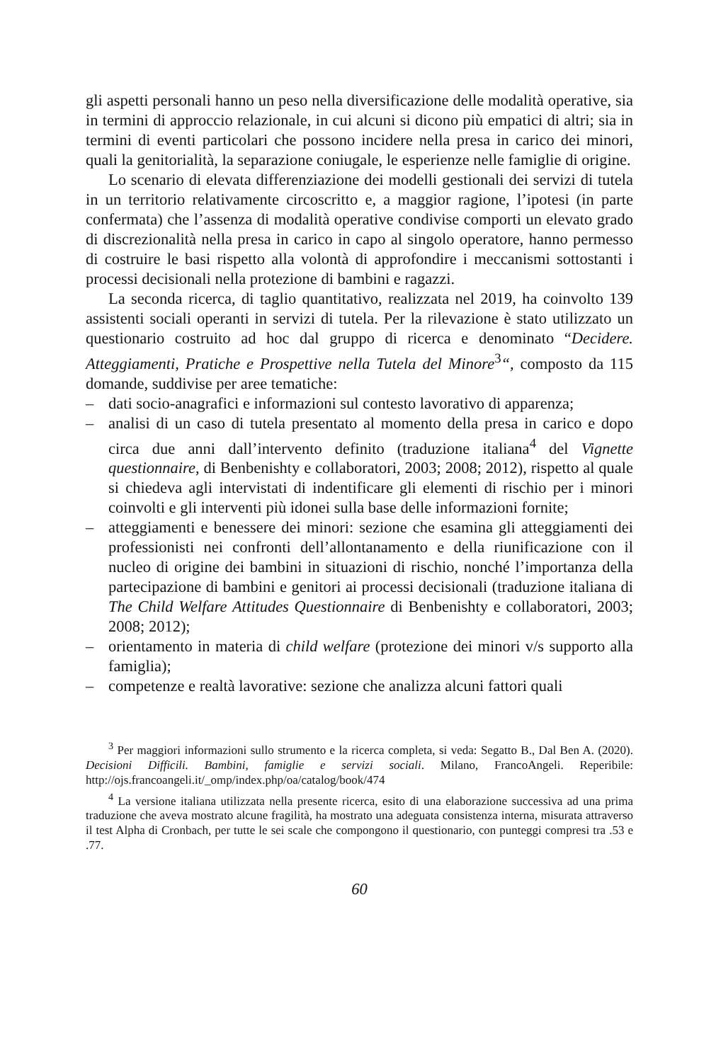gli aspetti personali hanno un peso nella diversificazione delle modalità operative, sia in termini di approccio relazionale, in cui alcuni si dicono più empatici di altri; sia in termini di eventi particolari che possono incidere nella presa in carico dei minori, quali la genitorialità, la separazione coniugale, le esperienze nelle famiglie di origine.
Lo scenario di elevata differenziazione dei modelli gestionali dei servizi di tutela in un territorio relativamente circoscritto e, a maggior ragione, l’ipotesi (in parte confermata) che l’assenza di modalità operative condivise comporti un elevato grado di discrezionalità nella presa in carico in capo al singolo operatore, hanno permesso di costruire le basi rispetto alla volontà di approfondire i meccanismi sottostanti i processi decisionali nella protezione di bambini e ragazzi.
La seconda ricerca, di taglio quantitativo, realizzata nel 2019, ha coinvolto 139 assistenti sociali operanti in servizi di tutela. Per la rilevazione è stato utilizzato un questionario costruito ad hoc dal gruppo di ricerca e denominato “Decidere. Atteggiamenti, Pratiche e Prospettive nella Tutela del Minore<sup>3</sup>“, composto da 115 domande, suddivise per aree tematiche:
– dati socio-anagrafici e informazioni sul contesto lavorativo di apparenza;
– analisi di un caso di tutela presentato al momento della presa in carico e dopo circa due anni dall’intervento definito (traduzione italiana<sup>4</sup> del Vignette questionnaire, di Benbenishty e collaboratori, 2003; 2008; 2012), rispetto al quale si chiedeva agli intervistati di indentificare gli elementi di rischio per i minori coinvolti e gli interventi più idonei sulla base delle informazioni fornite;
– atteggiamenti e benessere dei minori: sezione che esamina gli atteggiamenti dei professionisti nei confronti dell’allontanamento e della riunificazione con il nucleo di origine dei bambini in situazioni di rischio, nonché l’importanza della partecipazione di bambini e genitori ai processi decisionali (traduzione italiana di The Child Welfare Attitudes Questionnaire di Benbenishty e collaboratori, 2003; 2008; 2012);
– orientamento in materia di child welfare (protezione dei minori v/s supporto alla famiglia);
– competenze e realtà lavorative: sezione che analizza alcuni fattori quali
<sup>3</sup> Per maggiori informazioni sullo strumento e la ricerca completa, si veda: Segatto B., Dal Ben A. (2020). Decisioni Difficili. Bambini, famiglie e servizi sociali. Milano, FrancoAngeli. Reperibile: http://ojs.francoangeli.it/_omp/index.php/oa/catalog/book/474
<sup>4</sup> La versione italiana utilizzata nella presente ricerca, esito di una elaborazione successiva ad una prima traduzione che aveva mostrato alcune fragilità, ha mostrato una adeguata consistenza interna, misurata attraverso il test Alpha di Cronbach, per tutte le sei scale che compongono il questionario, con punteggi compresi tra .53 e .77.
60